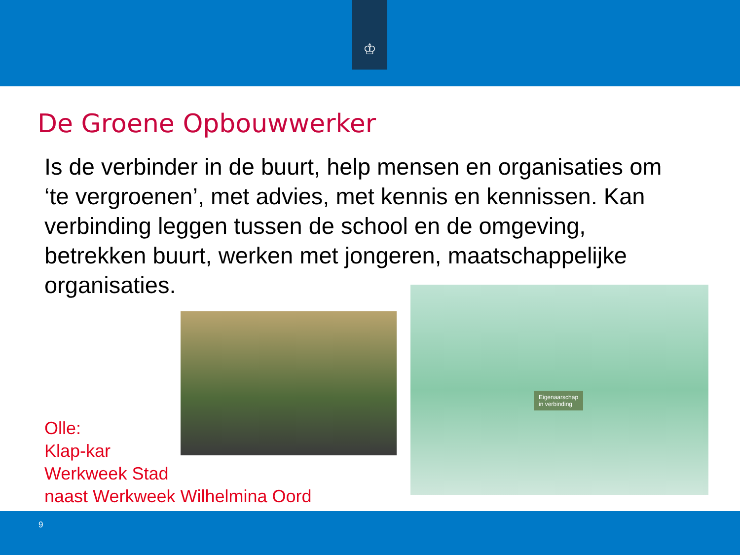♔
De Groene Opbouwwerker
Is de verbinder in de buurt, help mensen en organisaties om ‘te vergroenen’, met advies, met kennis en kennissen. Kan verbinding leggen tussen de school en de omgeving, betrekken buurt, werken met jongeren, maatschappelijke organisaties.
Eigenaarschap
in verbinding
Olle:
Klap-kar
Werkweek Stad
naast Werkweek Wilhelmina Oord
9